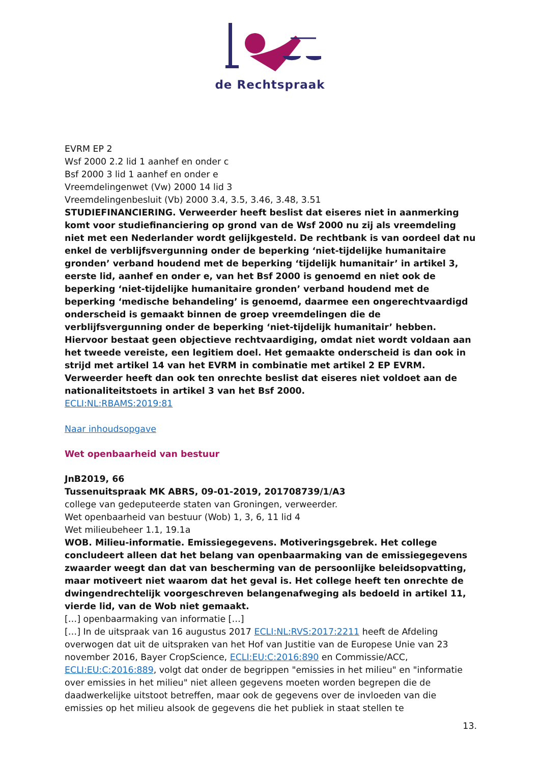de Rechtspraak
EVRM EP 2
Wsf 2000 2.2 lid 1 aanhef en onder c
Bsf 2000 3 lid 1 aanhef en onder e
Vreemdelingenwet (Vw) 2000 14 lid 3
Vreemdelingenbesluit (Vb) 2000 3.4, 3.5, 3.46, 3.48, 3.51
STUDIEFINANCIERING. Verweerder heeft beslist dat eiseres niet in aanmerking komt voor studiefinanciering op grond van de Wsf 2000 nu zij als vreemdeling niet met een Nederlander wordt gelijkgesteld. De rechtbank is van oordeel dat nu enkel de verblijfsvergunning onder de beperking ‘niet-tijdelijke humanitaire gronden’ verband houdend met de beperking ‘tijdelijk humanitair’ in artikel 3, eerste lid, aanhef en onder e, van het Bsf 2000 is genoemd en niet ook de beperking ‘niet-tijdelijke humanitaire gronden’ verband houdend met de beperking ‘medische behandeling’ is genoemd, daarmee een ongerechtvaardigd onderscheid is gemaakt binnen de groep vreemdelingen die de verblijfsvergunning onder de beperking ‘niet-tijdelijk humanitair’ hebben. Hiervoor bestaat geen objectieve rechtvaardiging, omdat niet wordt voldaan aan het tweede vereiste, een legitiem doel. Het gemaakte onderscheid is dan ook in strijd met artikel 14 van het EVRM in combinatie met artikel 2 EP EVRM. Verweerder heeft dan ook ten onrechte beslist dat eiseres niet voldoet aan de nationaliteitstoets in artikel 3 van het Bsf 2000.
ECLI:NL:RBAMS:2019:81
Naar inhoudsopgave
Wet openbaarheid van bestuur
JnB2019, 66
Tussenuitspraak MK ABRS, 09-01-2019, 201708739/1/A3
college van gedeputeerde staten van Groningen, verweerder.
Wet openbaarheid van bestuur (Wob) 1, 3, 6, 11 lid 4
Wet milieubeheer 1.1, 19.1a
WOB. Milieu-informatie. Emissiegegevens. Motiveringsgebrek. Het college concludeert alleen dat het belang van openbaarmaking van de emissiegegevens zwaarder weegt dan dat van bescherming van de persoonlijke beleidsopvatting, maar motiveert niet waarom dat het geval is. Het college heeft ten onrechte de dwingendrechtelijk voorgeschreven belangenafweging als bedoeld in artikel 11, vierde lid, van de Wob niet gemaakt.
[…] openbaarmaking van informatie […]
[…] In de uitspraak van 16 augustus 2017 ECLI:NL:RVS:2017:2211 heeft de Afdeling overwogen dat uit de uitspraken van het Hof van Justitie van de Europese Unie van 23 november 2016, Bayer CropScience, ECLI:EU:C:2016:890 en Commissie/ACC, ECLI:EU:C:2016:889, volgt dat onder de begrippen "emissies in het milieu" en "informatie over emissies in het milieu" niet alleen gegevens moeten worden begrepen die de daadwerkelijke uitstoot betreffen, maar ook de gegevens over de invloeden van die emissies op het milieu alsook de gegevens die het publiek in staat stellen te
13.